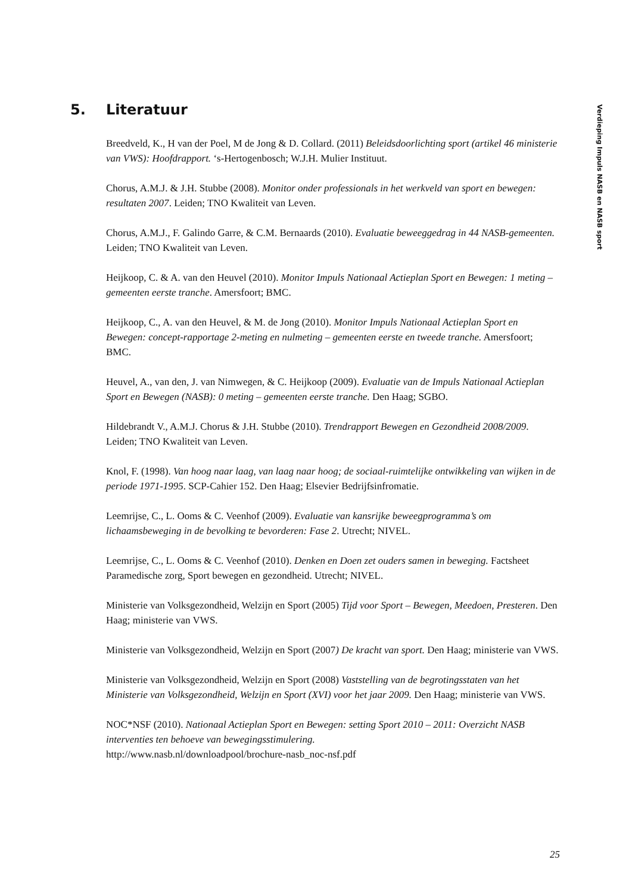5. Literatuur
Breedveld, K., H van der Poel, M de Jong & D. Collard. (2011) Beleidsdoorlichting sport (artikel 46 ministerie van VWS): Hoofdrapport. ‘s-Hertogenbosch; W.J.H. Mulier Instituut.
Chorus, A.M.J. & J.H. Stubbe (2008). Monitor onder professionals in het werkveld van sport en bewegen: resultaten 2007. Leiden; TNO Kwaliteit van Leven.
Chorus, A.M.J., F. Galindo Garre, & C.M. Bernaards (2010). Evaluatie beweeggedrag in 44 NASB-gemeenten. Leiden; TNO Kwaliteit van Leven.
Heijkoop, C. & A. van den Heuvel (2010). Monitor Impuls Nationaal Actieplan Sport en Bewegen: 1 meting – gemeenten eerste tranche. Amersfoort; BMC.
Heijkoop, C., A. van den Heuvel, & M. de Jong (2010). Monitor Impuls Nationaal Actieplan Sport en Bewegen: concept-rapportage 2-meting en nulmeting – gemeenten eerste en tweede tranche. Amersfoort; BMC.
Heuvel, A., van den, J. van Nimwegen, & C. Heijkoop (2009). Evaluatie van de Impuls Nationaal Actieplan Sport en Bewegen (NASB): 0 meting – gemeenten eerste tranche. Den Haag; SGBO.
Hildebrandt V., A.M.J. Chorus & J.H. Stubbe (2010). Trendrapport Bewegen en Gezondheid 2008/2009. Leiden; TNO Kwaliteit van Leven.
Knol, F. (1998). Van hoog naar laag, van laag naar hoog; de sociaal-ruimtelijke ontwikkeling van wijken in de periode 1971-1995. SCP-Cahier 152. Den Haag; Elsevier Bedrijfsinfromatie.
Leemrijse, C., L. Ooms & C. Veenhof (2009). Evaluatie van kansrijke beweegprogramma’s om lichaamsbeweging in de bevolking te bevorderen: Fase 2. Utrecht; NIVEL.
Leemrijse, C., L. Ooms & C. Veenhof (2010). Denken en Doen zet ouders samen in beweging. Factsheet Paramedische zorg, Sport bewegen en gezondheid. Utrecht; NIVEL.
Ministerie van Volksgezondheid, Welzijn en Sport (2005) Tijd voor Sport – Bewegen, Meedoen, Presteren. Den Haag; ministerie van VWS.
Ministerie van Volksgezondheid, Welzijn en Sport (2007) De kracht van sport. Den Haag; ministerie van VWS.
Ministerie van Volksgezondheid, Welzijn en Sport (2008) Vaststelling van de begrotingsstaten van het Ministerie van Volksgezondheid, Welzijn en Sport (XVI) voor het jaar 2009. Den Haag; ministerie van VWS.
NOC*NSF (2010). Nationaal Actieplan Sport en Bewegen: setting Sport 2010 – 2011: Overzicht NASB interventies ten behoeve van bewegingsstimulering.
http://www.nasb.nl/downloadpool/brochure-nasb_noc-nsf.pdf
Verdieping Impuls NASB en NASB sport
25